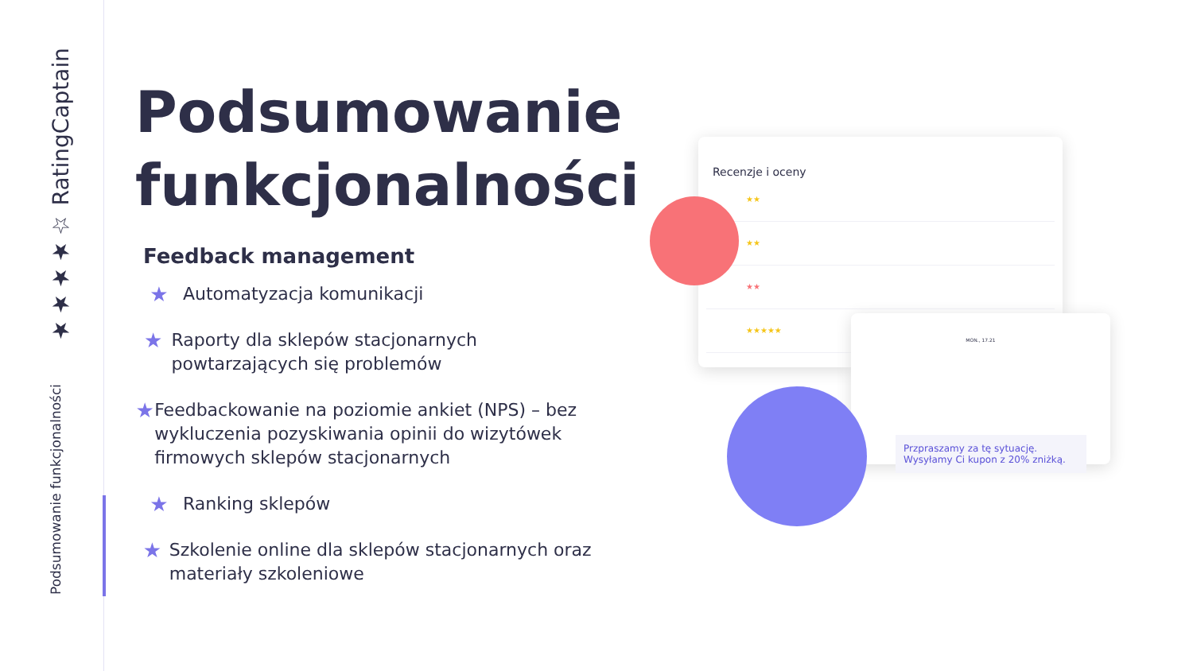★★★★☆ RatingCaptain
Podsumowanie funkcjonalności
Podsumowanie funkcjonalności
Feedback management
★ Automatyzacja komunikacji
★ Raporty dla sklepów stacjonarnych powtarzających się problemów
★ Feedbackowanie na poziomie ankiet (NPS) – bez wykluczenia pozyskiwania opinii do wizytówek firmowych sklepów stacjonarnych
★ Ranking sklepów
★ Szkolenie online dla sklepów stacjonarnych oraz materiały szkoleniowe
Recenzje i oceny
★★
★★
★★
★★★★★
MON., 17.21
Przpraszamy za tę sytuację.
Wysyłamy Ci kupon z 20% zniżką.